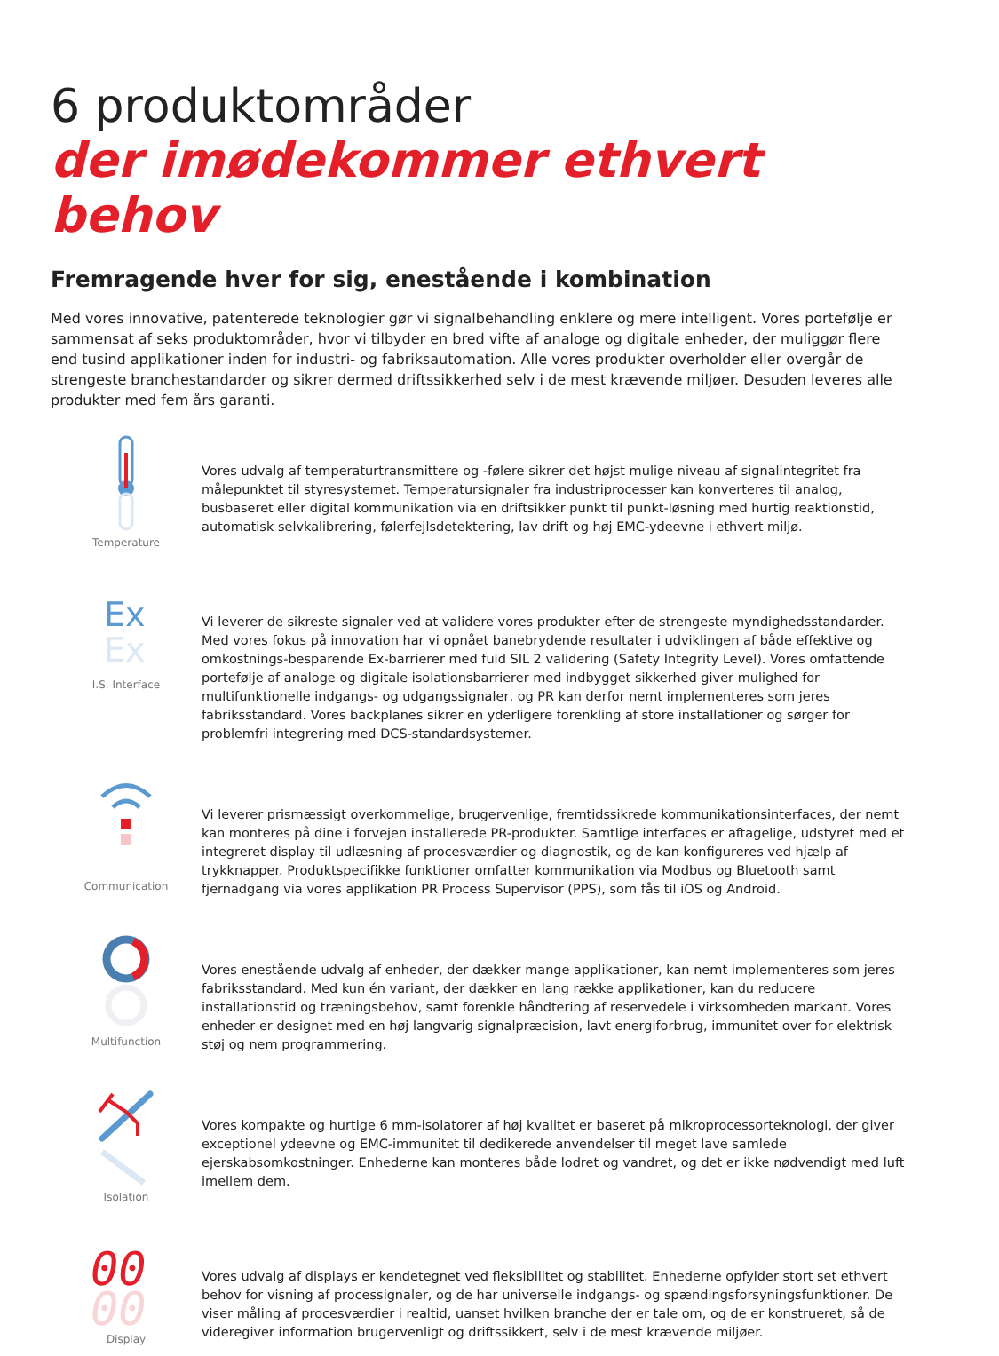6 produktområder
der imødekommer ethvert behov
Fremragende hver for sig, enestående i kombination
Med vores innovative, patenterede teknologier gør vi signalbehandling enklere og mere intelligent. Vores portefølje er sammensat af seks produktområder, hvor vi tilbyder en bred vifte af analoge og digitale enheder, der muliggør flere end tusind applikationer inden for industri- og fabriksautomation. Alle vores produkter overholder eller overgår de strengeste branchestandarder og sikrer dermed driftssikkerhed selv i de mest krævende miljøer. Desuden leveres alle produkter med fem års garanti.
Temperature
Vores udvalg af temperaturtransmittere og -følere sikrer det højst mulige niveau af signalintegritet fra målepunktet til styresystemet. Temperatursignaler fra industriprocesser kan konverteres til analog, busbaseret eller digital kommunikation via en driftsikker punkt til punkt-løsning med hurtig reaktionstid, automatisk selvkalibrering, følerfejlsdetektering, lav drift og høj EMC-ydeevne i ethvert miljø.
Ex
Ex
I.S. Interface
Vi leverer de sikreste signaler ved at validere vores produkter efter de strengeste myndighedsstandarder. Med vores fokus på innovation har vi opnået banebrydende resultater i udviklingen af både effektive og omkostnings-besparende Ex-barrierer med fuld SIL 2 validering (Safety Integrity Level). Vores omfattende portefølje af analoge og digitale isolationsbarrierer med indbygget sikkerhed giver mulighed for multifunktionelle indgangs- og udgangssignaler, og PR kan derfor nemt implementeres som jeres fabriksstandard. Vores backplanes sikrer en yderligere forenkling af store installationer og sørger for problemfri integrering med DCS-standardsystemer.
Communication
Vi leverer prismæssigt overkommelige, brugervenlige, fremtidssikrede kommunikationsinterfaces, der nemt kan monteres på dine i forvejen installerede PR-produkter. Samtlige interfaces er aftagelige, udstyret med et integreret display til udlæsning af procesværdier og diagnostik, og de kan konfigureres ved hjælp af trykknapper. Produktspecifikke funktioner omfatter kommunikation via Modbus og Bluetooth samt fjernadgang via vores applikation PR Process Supervisor (PPS), som fås til iOS og Android.
Multifunction
Vores enestående udvalg af enheder, der dækker mange applikationer, kan nemt implementeres som jeres fabriksstandard. Med kun én variant, der dækker en lang række applikationer, kan du reducere installationstid og træningsbehov, samt forenkle håndtering af reservedele i virksomheden markant. Vores enheder er designet med en høj langvarig signalpræcision, lavt energiforbrug, immunitet over for elektrisk støj og nem programmering.
Isolation
Vores kompakte og hurtige 6 mm-isolatorer af høj kvalitet er baseret på mikroprocessorteknologi, der giver exceptionel ydeevne og EMC-immunitet til dedikerede anvendelser til meget lave samlede ejerskabsomkostninger. Enhederne kan monteres både lodret og vandret, og det er ikke nødvendigt med luft imellem dem.
00
00
Display
Vores udvalg af displays er kendetegnet ved fleksibilitet og stabilitet. Enhederne opfylder stort set ethvert behov for visning af processignaler, og de har universelle indgangs- og spændingsforsyningsfunktioner. De viser måling af procesværdier i realtid, uanset hvilken branche der er tale om, og de er konstrueret, så de videregiver information brugervenligt og driftssikkert, selv i de mest krævende miljøer.